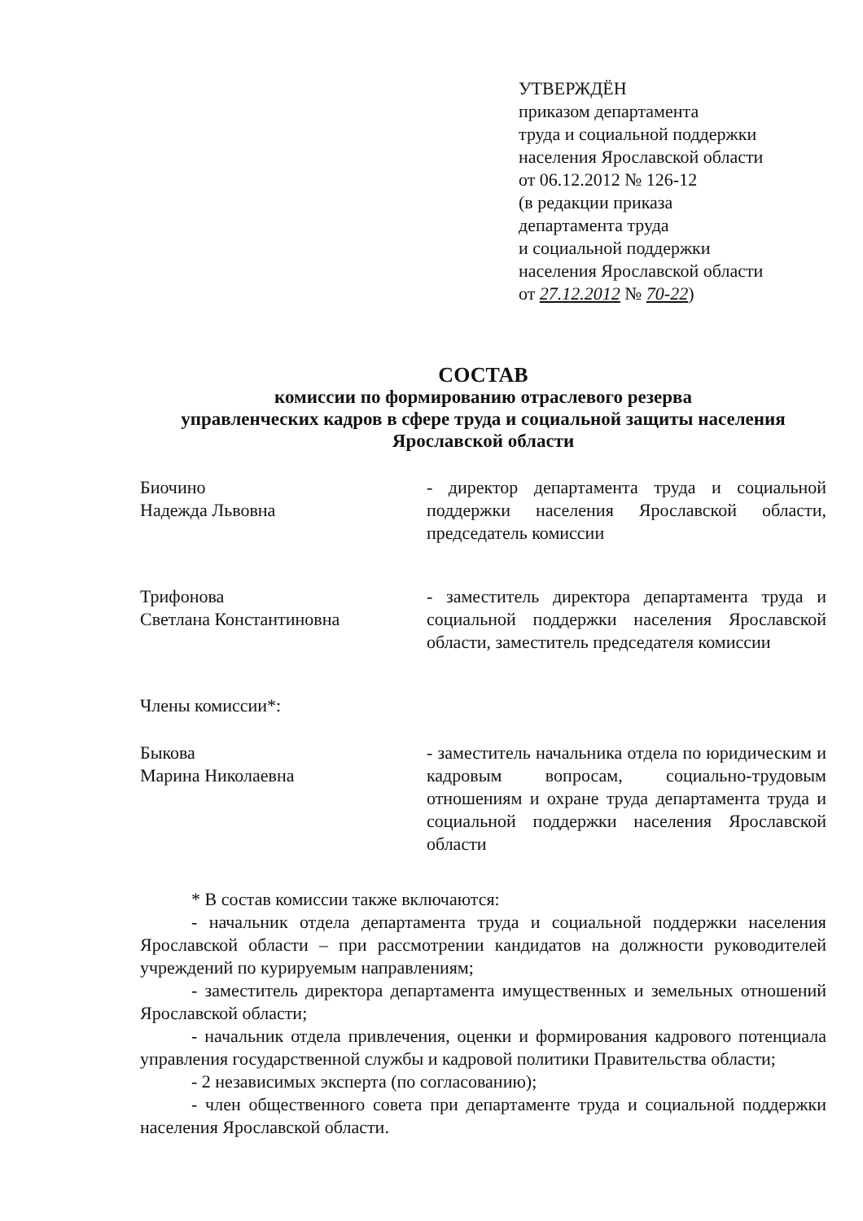УТВЕРЖДЁН
приказом департамента
труда и социальной поддержки
населения Ярославской области
от 06.12.2012 № 126-12
(в редакции приказа
департамента труда
и социальной поддержки
населения Ярославской области
от 27.12.2012 № 70-22)
СОСТАВ
комиссии по формированию отраслевого резерва
управленческих кадров в сфере труда и социальной защиты населения
Ярославской области
Биочино
Надежда Львовна
- директор департамента труда и социальной поддержки населения Ярославской области, председатель комиссии
Трифонова
Светлана Константиновна
- заместитель директора департамента труда и социальной поддержки населения Ярославской области, заместитель председателя комиссии
Члены комиссии*:
Быкова
Марина Николаевна
- заместитель начальника отдела по юридическим и кадровым вопросам, социально-трудовым отношениям и охране труда департамента труда и социальной поддержки населения Ярославской области
* В состав комиссии также включаются:
- начальник отдела департамента труда и социальной поддержки населения Ярославской области – при рассмотрении кандидатов на должности руководителей учреждений по курируемым направлениям;
- заместитель директора департамента имущественных и земельных отношений Ярославской области;
- начальник отдела привлечения, оценки и формирования кадрового потенциала управления государственной службы и кадровой политики Правительства области;
- 2 независимых эксперта (по согласованию);
- член общественного совета при департаменте труда и социальной поддержки населения Ярославской области.